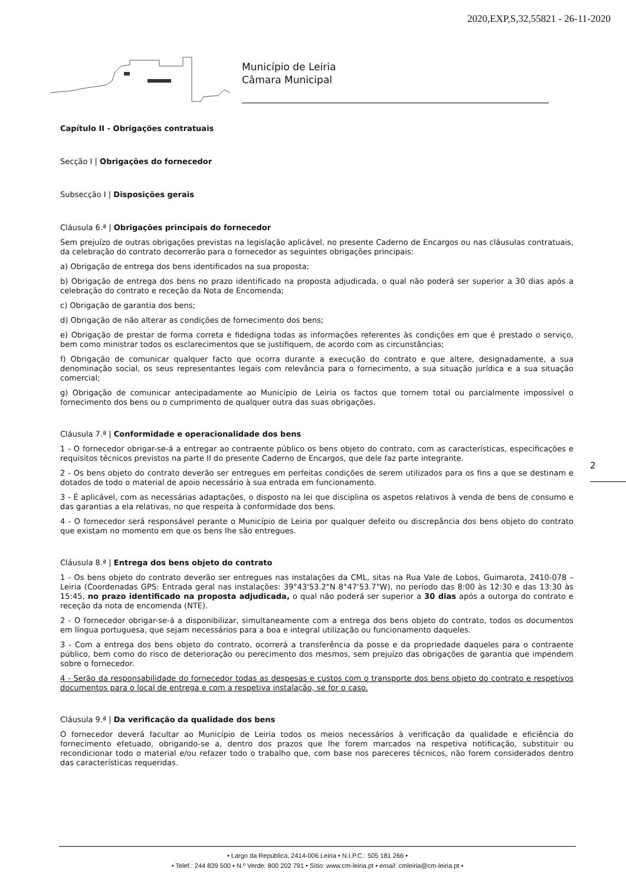2020,EXP,S,32,55821 - 26-11-2020
Município de Leiria
Câmara Municipal
2
Capítulo II - Obrigações contratuais
Secção I | Obrigações do fornecedor
Subsecção I | Disposições gerais
Cláusula 6.ª | Obrigações principais do fornecedor
Sem prejuízo de outras obrigações previstas na legislação aplicável, no presente Caderno de Encargos ou nas cláusulas contratuais, da celebração do contrato decorrerão para o fornecedor as seguintes obrigações principais:
a) Obrigação de entrega dos bens identificados na sua proposta;
b) Obrigação de entrega dos bens no prazo identificado na proposta adjudicada, o qual não poderá ser superior a 30 dias após a celebração do contrato e receção da Nota de Encomenda;
c) Obrigação de garantia dos bens;
d) Obrigação de não alterar as condições de fornecimento dos bens;
e) Obrigação de prestar de forma correta e fidedigna todas as informações referentes às condições em que é prestado o serviço, bem como ministrar todos os esclarecimentos que se justifiquem, de acordo com as circunstâncias;
f) Obrigação de comunicar qualquer facto que ocorra durante a execução do contrato e que altere, designadamente, a sua denominação social, os seus representantes legais com relevância para o fornecimento, a sua situação jurídica e a sua situação comercial;
g) Obrigação de comunicar antecipadamente ao Município de Leiria os factos que tornem total ou parcialmente impossível o fornecimento dos bens ou o cumprimento de qualquer outra das suas obrigações.
Cláusula 7.ª | Conformidade e operacionalidade dos bens
1 - O fornecedor obrigar-se-á a entregar ao contraente público os bens objeto do contrato, com as características, especificações e requisitos técnicos previstos na parte II do presente Caderno de Encargos, que dele faz parte integrante.
2 - Os bens objeto do contrato deverão ser entregues em perfeitas condições de serem utilizados para os fins a que se destinam e dotados de todo o material de apoio necessário à sua entrada em funcionamento.
3 - É aplicável, com as necessárias adaptações, o disposto na lei que disciplina os aspetos relativos à venda de bens de consumo e das garantias a ela relativas, no que respeita à conformidade dos bens.
4 - O fornecedor será responsável perante o Município de Leiria por qualquer defeito ou discrepância dos bens objeto do contrato que existam no momento em que os bens lhe são entregues.
Cláusula 8.ª | Entrega dos bens objeto do contrato
1 - Os bens objeto do contrato deverão ser entregues nas instalações da CML, sitas na Rua Vale de Lobos, Guimarota, 2410-078 – Leiria (Coordenadas GPS: Entrada geral nas instalações: 39°43'53.2"N 8°47'53.7"W), no período das 8:00 às 12:30 e das 13:30 às 15:45, no prazo identificado na proposta adjudicada, o qual não poderá ser superior a 30 dias após a outorga do contrato e receção da nota de encomenda (NTE).
2 - O fornecedor obrigar-se-á a disponibilizar, simultaneamente com a entrega dos bens objeto do contrato, todos os documentos em língua portuguesa, que sejam necessários para a boa e integral utilização ou funcionamento daqueles.
3 - Com a entrega dos bens objeto do contrato, ocorrerá a transferência da posse e da propriedade daqueles para o contraente público, bem como do risco de deterioração ou perecimento dos mesmos, sem prejuízo das obrigações de garantia que impendem sobre o fornecedor.
4 - Serão da responsabilidade do fornecedor todas as despesas e custos com o transporte dos bens objeto do contrato e respetivos documentos para o local de entrega e com a respetiva instalação, se for o caso.
Cláusula 9.ª | Da verificação da qualidade dos bens
O fornecedor deverá facultar ao Município de Leiria todos os meios necessários à verificação da qualidade e eficiência do fornecimento efetuado, obrigando-se a, dentro dos prazos que lhe forem marcados na respetiva notificação, substituir ou recondicionar todo o material e/ou refazer todo o trabalho que, com base nos pareceres técnicos, não forem considerados dentro das características requeridas.
• Largo da República, 2414-006 Leiria • N.I.P.C.: 505 181 266 •
• Telef.: 244 839 500 • N.º Verde: 800 202 791 • Sítio: www.cm-leiria.pt • email: cmleiria@cm-leiria.pt •